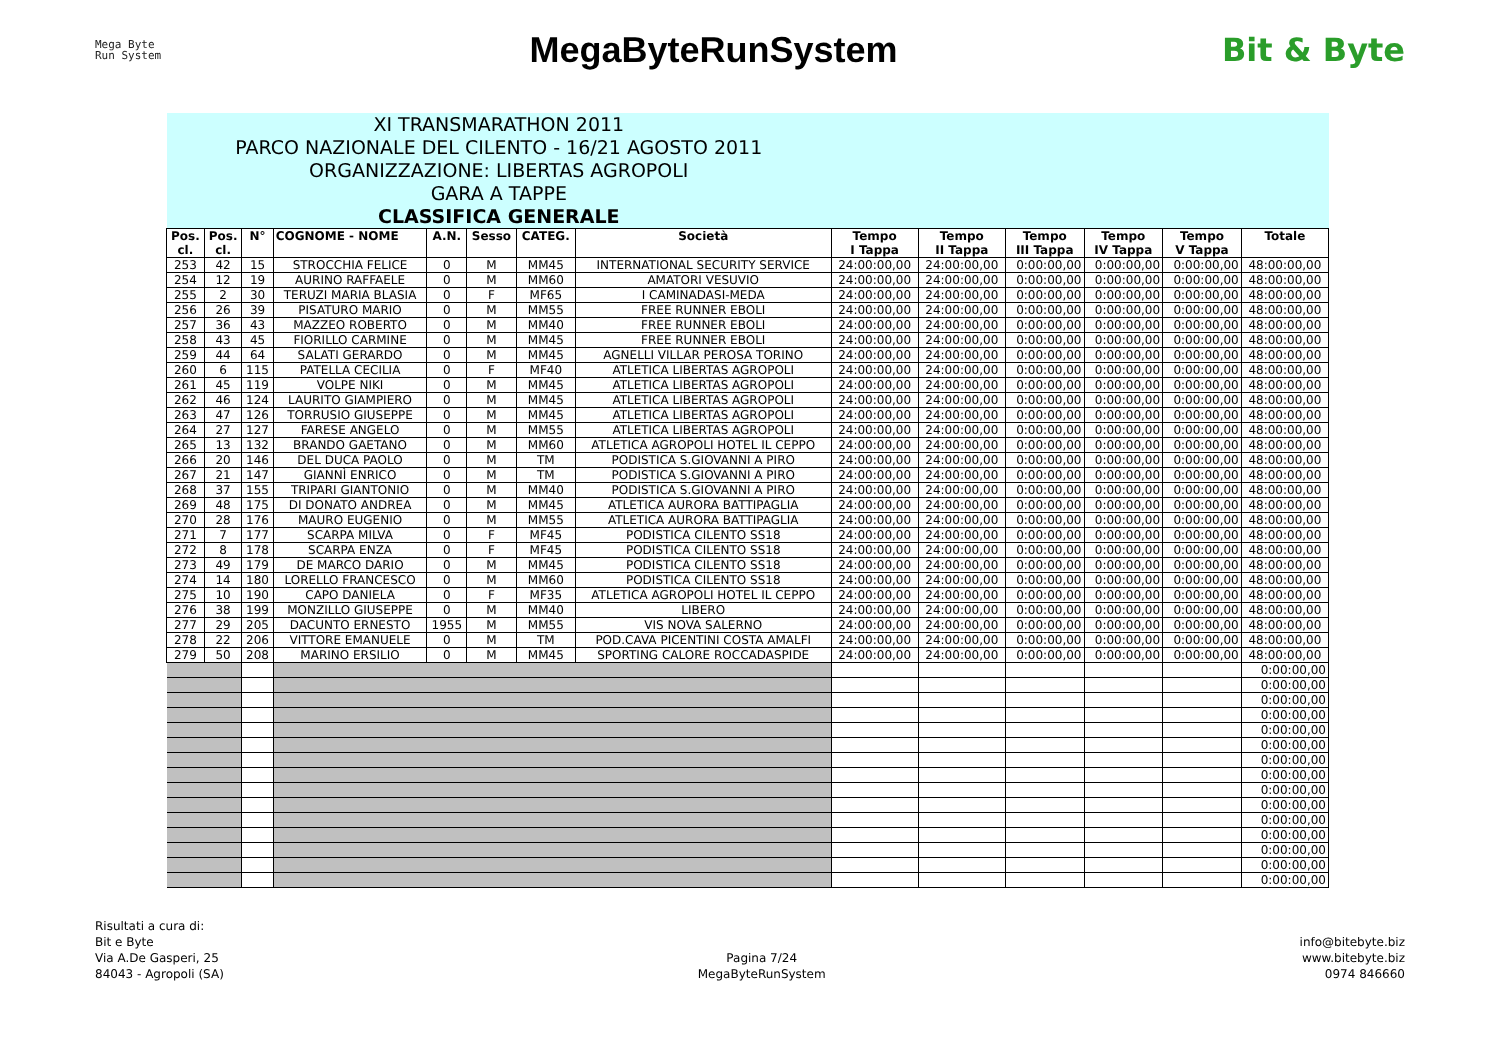Mega Byte
Run System
MegaByteRunSystem Bit & Byte
| XI TRANSMARATHON 2011 PARCO NAZIONALE DEL CILENTO - 16/21 AGOSTO 2011 ORGANIZZAZIONE: LIBERTAS AGROPOLI GARA A TAPPE CLASSIFICA GENERALE | | | | | | | | | | | | | |
| Pos. cl. | Pos. cl. | N° | COGNOME - NOME | A.N. | Sesso | CATEG. | Società | Tempo I Tappa | Tempo II Tappa | Tempo III Tappa | Tempo IV Tappa | Tempo V Tappa | Totale |
| 253 | 42 | 15 | STROCCHIA FELICE | 0 | M | MM45 | INTERNATIONAL SECURITY SERVICE | 24:00:00,00 | 24:00:00,00 | 0:00:00,00 | 0:00:00,00 | 0:00:00,00 | 48:00:00,00 |
| 254 | 12 | 19 | AURINO RAFFAELE | 0 | M | MM60 | AMATORI VESUVIO | 24:00:00,00 | 24:00:00,00 | 0:00:00,00 | 0:00:00,00 | 0:00:00,00 | 48:00:00,00 |
| 255 | 2 | 30 | TERUZI MARIA BLASIA | 0 | F | MF65 | I CAMINADASI-MEDA | 24:00:00,00 | 24:00:00,00 | 0:00:00,00 | 0:00:00,00 | 0:00:00,00 | 48:00:00,00 |
| 256 | 26 | 39 | PISATURO MARIO | 0 | M | MM55 | FREE RUNNER EBOLI | 24:00:00,00 | 24:00:00,00 | 0:00:00,00 | 0:00:00,00 | 0:00:00,00 | 48:00:00,00 |
| 257 | 36 | 43 | MAZZEO ROBERTO | 0 | M | MM40 | FREE RUNNER EBOLI | 24:00:00,00 | 24:00:00,00 | 0:00:00,00 | 0:00:00,00 | 0:00:00,00 | 48:00:00,00 |
| 258 | 43 | 45 | FIORILLO CARMINE | 0 | M | MM45 | FREE RUNNER EBOLI | 24:00:00,00 | 24:00:00,00 | 0:00:00,00 | 0:00:00,00 | 0:00:00,00 | 48:00:00,00 |
| 259 | 44 | 64 | SALATI GERARDO | 0 | M | MM45 | AGNELLI VILLAR PEROSA TORINO | 24:00:00,00 | 24:00:00,00 | 0:00:00,00 | 0:00:00,00 | 0:00:00,00 | 48:00:00,00 |
| 260 | 6 | 115 | PATELLA CECILIA | 0 | F | MF40 | ATLETICA LIBERTAS AGROPOLI | 24:00:00,00 | 24:00:00,00 | 0:00:00,00 | 0:00:00,00 | 0:00:00,00 | 48:00:00,00 |
| 261 | 45 | 119 | VOLPE NIKI | 0 | M | MM45 | ATLETICA LIBERTAS AGROPOLI | 24:00:00,00 | 24:00:00,00 | 0:00:00,00 | 0:00:00,00 | 0:00:00,00 | 48:00:00,00 |
| 262 | 46 | 124 | LAURITO GIAMPIERO | 0 | M | MM45 | ATLETICA LIBERTAS AGROPOLI | 24:00:00,00 | 24:00:00,00 | 0:00:00,00 | 0:00:00,00 | 0:00:00,00 | 48:00:00,00 |
| 263 | 47 | 126 | TORRUSIO GIUSEPPE | 0 | M | MM45 | ATLETICA LIBERTAS AGROPOLI | 24:00:00,00 | 24:00:00,00 | 0:00:00,00 | 0:00:00,00 | 0:00:00,00 | 48:00:00,00 |
| 264 | 27 | 127 | FARESE ANGELO | 0 | M | MM55 | ATLETICA LIBERTAS AGROPOLI | 24:00:00,00 | 24:00:00,00 | 0:00:00,00 | 0:00:00,00 | 0:00:00,00 | 48:00:00,00 |
| 265 | 13 | 132 | BRANDO GAETANO | 0 | M | MM60 | ATLETICA AGROPOLI HOTEL IL CEPPO | 24:00:00,00 | 24:00:00,00 | 0:00:00,00 | 0:00:00,00 | 0:00:00,00 | 48:00:00,00 |
| 266 | 20 | 146 | DEL DUCA PAOLO | 0 | M | TM | PODISTICA S.GIOVANNI A PIRO | 24:00:00,00 | 24:00:00,00 | 0:00:00,00 | 0:00:00,00 | 0:00:00,00 | 48:00:00,00 |
| 267 | 21 | 147 | GIANNÌ ENRICO | 0 | M | TM | PODISTICA S.GIOVANNI A PIRO | 24:00:00,00 | 24:00:00,00 | 0:00:00,00 | 0:00:00,00 | 0:00:00,00 | 48:00:00,00 |
| 268 | 37 | 155 | TRIPARI GIANTONIO | 0 | M | MM40 | PODISTICA S.GIOVANNI A PIRO | 24:00:00,00 | 24:00:00,00 | 0:00:00,00 | 0:00:00,00 | 0:00:00,00 | 48:00:00,00 |
| 269 | 48 | 175 | DI DONATO ANDREA | 0 | M | MM45 | ATLETICA AURORA BATTIPAGLIA | 24:00:00,00 | 24:00:00,00 | 0:00:00,00 | 0:00:00,00 | 0:00:00,00 | 48:00:00,00 |
| 270 | 28 | 176 | MAURO EUGENIO | 0 | M | MM55 | ATLETICA AURORA BATTIPAGLIA | 24:00:00,00 | 24:00:00,00 | 0:00:00,00 | 0:00:00,00 | 0:00:00,00 | 48:00:00,00 |
| 271 | 7 | 177 | SCARPA MILVA | 0 | F | MF45 | PODISTICA CILENTO SS18 | 24:00:00,00 | 24:00:00,00 | 0:00:00,00 | 0:00:00,00 | 0:00:00,00 | 48:00:00,00 |
| 272 | 8 | 178 | SCARPA ENZA | 0 | F | MF45 | PODISTICA CILENTO SS18 | 24:00:00,00 | 24:00:00,00 | 0:00:00,00 | 0:00:00,00 | 0:00:00,00 | 48:00:00,00 |
| 273 | 49 | 179 | DE MARCO DARIO | 0 | M | MM45 | PODISTICA CILENTO SS18 | 24:00:00,00 | 24:00:00,00 | 0:00:00,00 | 0:00:00,00 | 0:00:00,00 | 48:00:00,00 |
| 274 | 14 | 180 | LORELLO FRANCESCO | 0 | M | MM60 | PODISTICA CILENTO SS18 | 24:00:00,00 | 24:00:00,00 | 0:00:00,00 | 0:00:00,00 | 0:00:00,00 | 48:00:00,00 |
| 275 | 10 | 190 | CAPO DANIELA | 0 | F | MF35 | ATLETICA AGROPOLI HOTEL IL CEPPO | 24:00:00,00 | 24:00:00,00 | 0:00:00,00 | 0:00:00,00 | 0:00:00,00 | 48:00:00,00 |
| 276 | 38 | 199 | MONZILLO GIUSEPPE | 0 | M | MM40 | LIBERO | 24:00:00,00 | 24:00:00,00 | 0:00:00,00 | 0:00:00,00 | 0:00:00,00 | 48:00:00,00 |
| 277 | 29 | 205 | DACUNTO ERNESTO | 1955 | M | MM55 | VIS NOVA SALERNO | 24:00:00,00 | 24:00:00,00 | 0:00:00,00 | 0:00:00,00 | 0:00:00,00 | 48:00:00,00 |
| 278 | 22 | 206 | VITTORE EMANUELE | 0 | M | TM | POD.CAVA PICENTINI COSTA AMALFI | 24:00:00,00 | 24:00:00,00 | 0:00:00,00 | 0:00:00,00 | 0:00:00,00 | 48:00:00,00 |
| 279 | 50 | 208 | MARINO ERSILIO | 0 | M | MM45 | SPORTING CALORE ROCCADASPIDE | 24:00:00,00 | 24:00:00,00 | 0:00:00,00 | 0:00:00,00 | 0:00:00,00 | 48:00:00,00 |
| | | | | | | | | | | | | | 0:00:00,00 |
| | | | | | | | | | | | | | 0:00:00,00 |
| | | | | | | | | | | | | | 0:00:00,00 |
| | | | | | | | | | | | | | 0:00:00,00 |
| | | | | | | | | | | | | | 0:00:00,00 |
| | | | | | | | | | | | | | 0:00:00,00 |
| | | | | | | | | | | | | | 0:00:00,00 |
| | | | | | | | | | | | | | 0:00:00,00 |
| | | | | | | | | | | | | | 0:00:00,00 |
| | | | | | | | | | | | | | 0:00:00,00 |
| | | | | | | | | | | | | | 0:00:00,00 |
| | | | | | | | | | | | | | 0:00:00,00 |
| | | | | | | | | | | | | | 0:00:00,00 |
| | | | | | | | | | | | | | 0:00:00,00 |
| | | | | | | | | | | | | | 0:00:00,00 |
Risultati a cura di:
Bit e Byte
Via A.De Gasperi, 25
84043 - Agropoli (SA)
Pagina 7/24
MegaByteRunSystem
info@bitebyte.biz
www.bitebyte.biz
0974 846660